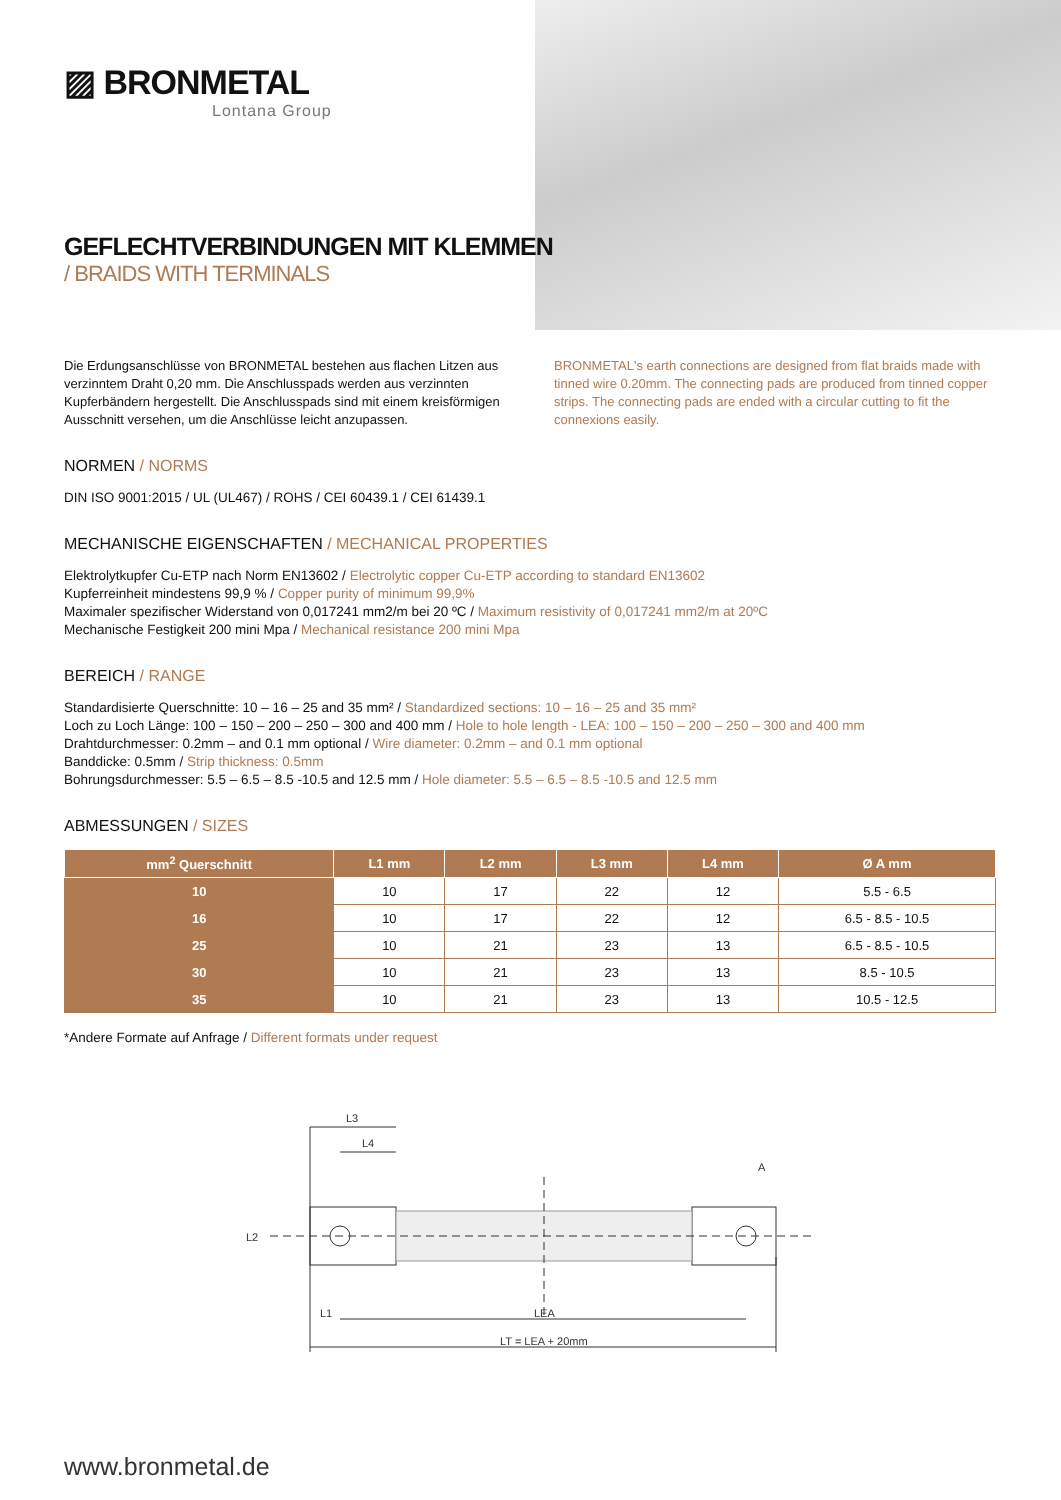▨ BRONMETAL
Lontana Group
GEFLECHTVERBINDUNGEN MIT KLEMMEN
/ BRAIDS WITH TERMINALS
Die Erdungsanschlüsse von BRONMETAL bestehen aus flachen Litzen aus verzinntem Draht 0,20 mm. Die Anschlusspads werden aus verzinnten Kupferbändern hergestellt. Die Anschlusspads sind mit einem kreisförmigen Ausschnitt versehen, um die Anschlüsse leicht anzupassen.
BRONMETAL's earth connections are designed from flat braids made with tinned wire 0.20mm. The connecting pads are produced from tinned copper strips. The connecting pads are ended with a circular cutting to fit the connexions easily.
NORMEN / NORMS
DIN ISO 9001:2015 / UL (UL467) / ROHS / CEI 60439.1 / CEI 61439.1
MECHANISCHE EIGENSCHAFTEN / MECHANICAL PROPERTIES
Elektrolytkupfer Cu-ETP nach Norm EN13602 / Electrolytic copper Cu-ETP according to standard EN13602
Kupferreinheit mindestens 99,9 % / Copper purity of minimum 99,9%
Maximaler spezifischer Widerstand von 0,017241 mm2/m bei 20 ºC / Maximum resistivity of 0,017241 mm2/m at 20ºC
Mechanische Festigkeit 200 mini Mpa / Mechanical resistance 200 mini Mpa
BEREICH / RANGE
Standardisierte Querschnitte: 10 – 16 – 25 and 35 mm² / Standardized sections: 10 – 16 – 25 and 35 mm²
Loch zu Loch Länge: 100 – 150 – 200 – 250 – 300 and 400 mm / Hole to hole length - LEA: 100 – 150 – 200 – 250 – 300 and 400 mm
Drahtdurchmesser: 0.2mm – and 0.1 mm optional / Wire diameter: 0.2mm – and 0.1 mm optional
Banddicke: 0.5mm / Strip thickness: 0.5mm
Bohrungsdurchmesser: 5.5 – 6.5 – 8.5 -10.5 and 12.5 mm / Hole diameter: 5.5 – 6.5 – 8.5 -10.5 and 12.5 mm
ABMESSUNGEN / SIZES
| mm<sup>2</sup> Querschnitt | L1 mm | L2 mm | L3 mm | L4 mm | Ø A mm |
| --- | --- | --- | --- | --- | --- |
| 10 | 10 | 17 | 22 | 12 | 5.5 - 6.5 |
| 16 | 10 | 17 | 22 | 12 | 6.5 - 8.5 - 10.5 |
| 25 | 10 | 21 | 23 | 13 | 6.5 - 8.5 - 10.5 |
| 30 | 10 | 21 | 23 | 13 | 8.5 - 10.5 |
| 35 | 10 | 21 | 23 | 13 | 10.5 - 12.5 |
*Andere Formate auf Anfrage / Different formats under request
L3
L4
L2
L1
LEA
LT = LEA + 20mm
A
www.bronmetal.de